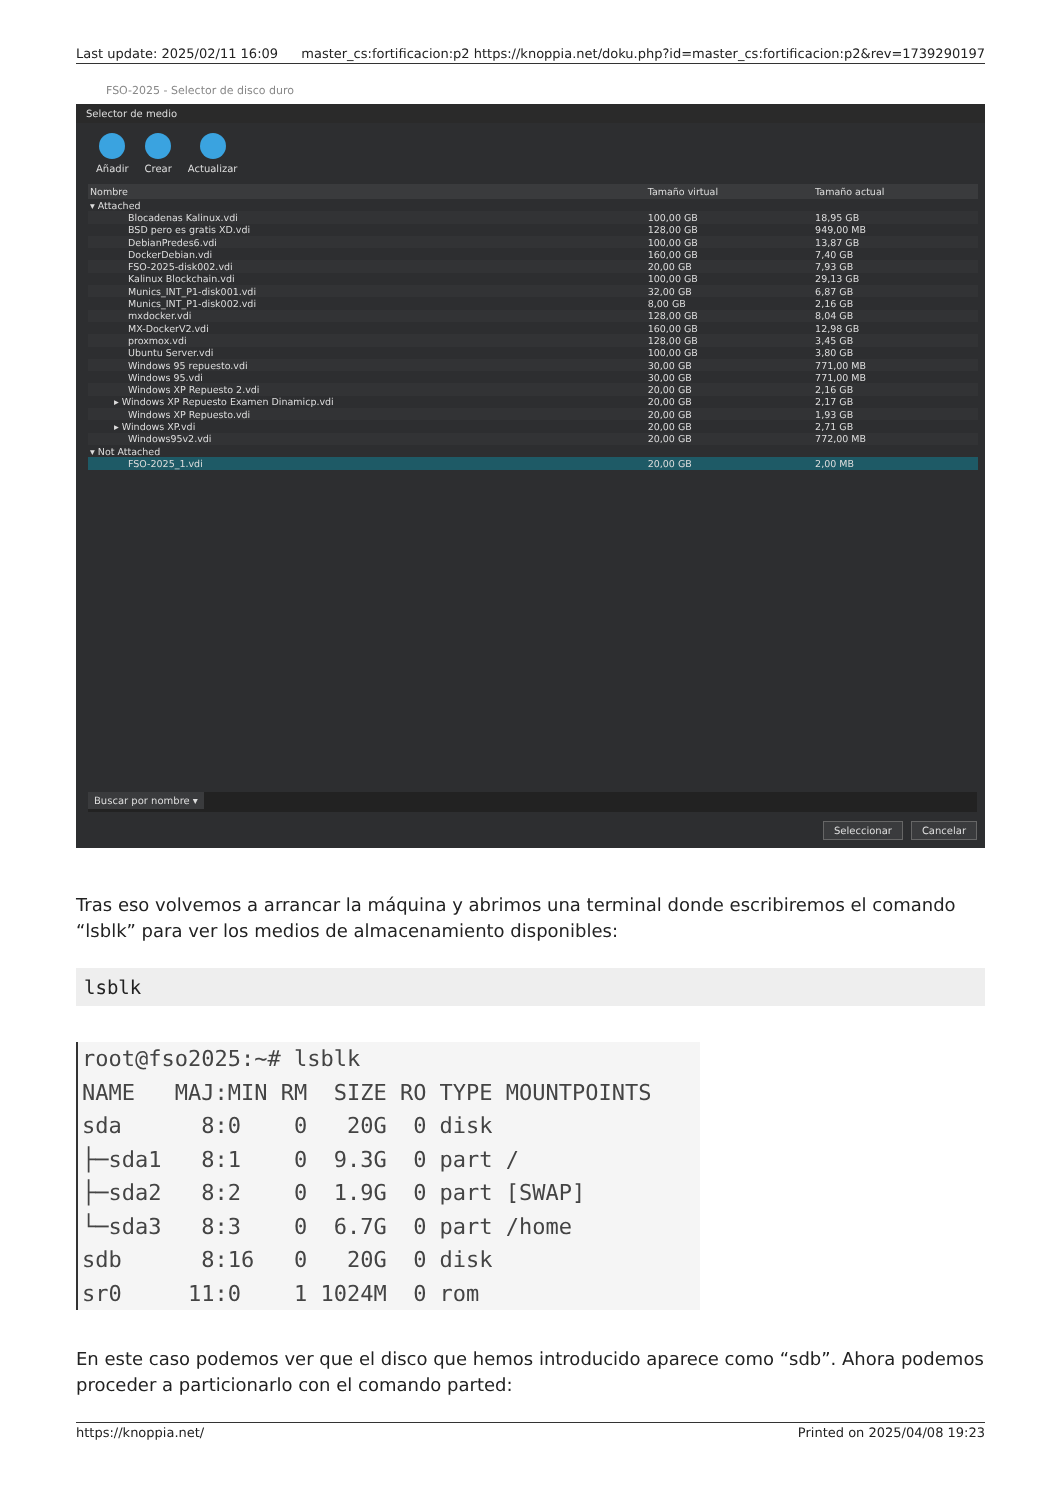Last update: 2025/02/11 16:09 master_cs:fortificacion:p2 https://knoppia.net/doku.php?id=master_cs:fortificacion:p2&rev=1739290197
FSO-2025 - Selector de disco duro
Selector de medio
Añadir Crear Actualizar
| Nombre | Tamaño virtual | Tamaño actual |
| --- | --- | --- |
| ▾ Attached | | |
| Blocadenas Kalinux.vdi | 100,00 GB | 18,95 GB |
| BSD pero es gratis XD.vdi | 128,00 GB | 949,00 MB |
| DebianPredes6.vdi | 100,00 GB | 13,87 GB |
| DockerDebian.vdi | 160,00 GB | 7,40 GB |
| FSO-2025-disk002.vdi | 20,00 GB | 7,93 GB |
| Kalinux Blockchain.vdi | 100,00 GB | 29,13 GB |
| Munics_INT_P1-disk001.vdi | 32,00 GB | 6,87 GB |
| Munics_INT_P1-disk002.vdi | 8,00 GB | 2,16 GB |
| mxdocker.vdi | 128,00 GB | 8,04 GB |
| MX-DockerV2.vdi | 160,00 GB | 12,98 GB |
| proxmox.vdi | 128,00 GB | 3,45 GB |
| Ubuntu Server.vdi | 100,00 GB | 3,80 GB |
| Windows 95 repuesto.vdi | 30,00 GB | 771,00 MB |
| Windows 95.vdi | 30,00 GB | 771,00 MB |
| Windows XP Repuesto 2.vdi | 20,00 GB | 2,16 GB |
| ▸ Windows XP Repuesto Examen Dinamicp.vdi | 20,00 GB | 2,17 GB |
| Windows XP Repuesto.vdi | 20,00 GB | 1,93 GB |
| ▸ Windows XP.vdi | 20,00 GB | 2,71 GB |
| Windows95v2.vdi | 20,00 GB | 772,00 MB |
| ▾ Not Attached | | |
| FSO-2025_1.vdi | 20,00 GB | 2,00 MB |
Buscar por nombre ▾
Seleccionar Cancelar
Tras eso volvemos a arrancar la máquina y abrimos una terminal donde escribiremos el comando “lsblk” para ver los medios de almacenamiento disponibles:
lsblk
root@fso2025:~# lsblk
NAME   MAJ:MIN RM  SIZE RO TYPE MOUNTPOINTS
sda      8:0    0   20G  0 disk
├─sda1   8:1    0  9.3G  0 part /
├─sda2   8:2    0  1.9G  0 part [SWAP]
└─sda3   8:3    0  6.7G  0 part /home
sdb      8:16   0   20G  0 disk
sr0     11:0    1 1024M  0 rom
En este caso podemos ver que el disco que hemos introducido aparece como “sdb”. Ahora podemos proceder a particionarlo con el comando parted:
https://knoppia.net/ Printed on 2025/04/08 19:23